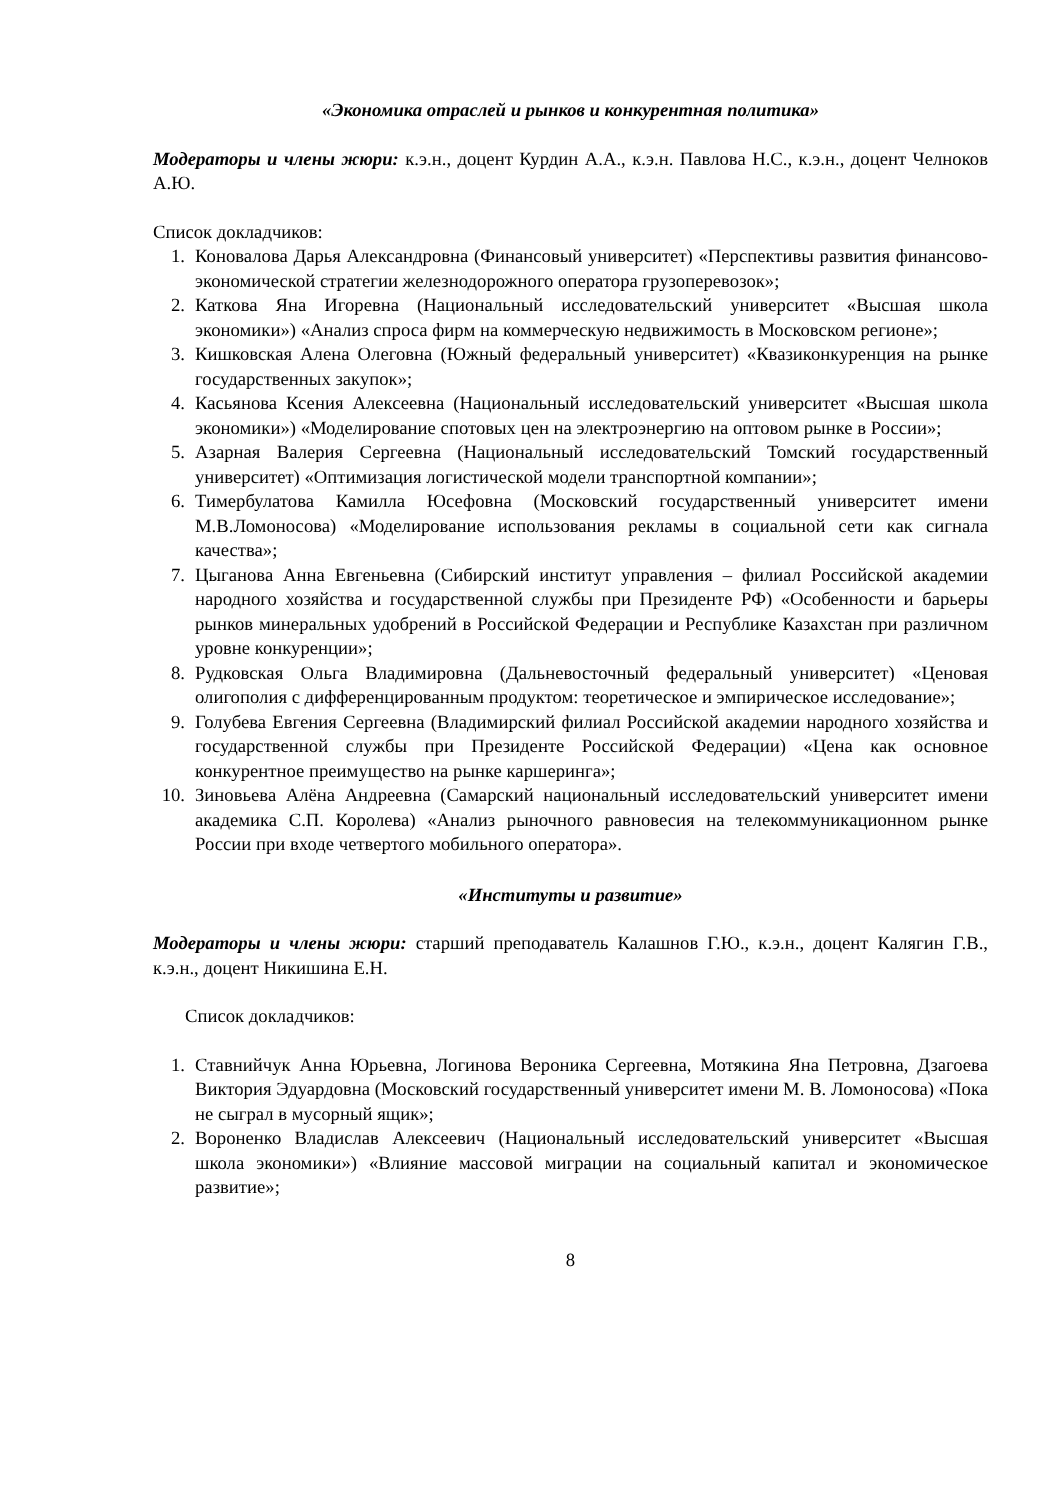«Экономика отраслей и рынков и конкурентная политика»
Модераторы и члены жюри: к.э.н., доцент Курдин А.А., к.э.н. Павлова Н.С., к.э.н., доцент Челноков А.Ю.
Список докладчиков:
1. Коновалова Дарья Александровна (Финансовый университет) «Перспективы развития финансово-экономической стратегии железнодорожного оператора грузоперевозок»;
2. Каткова Яна Игоревна (Национальный исследовательский университет «Высшая школа экономики») «Анализ спроса фирм на коммерческую недвижимость в Московском регионе»;
3. Кишковская Алена Олеговна (Южный федеральный университет) «Квазиконкуренция на рынке государственных закупок»;
4. Касьянова Ксения Алексеевна (Национальный исследовательский университет «Высшая школа экономики») «Моделирование спотовых цен на электроэнергию на оптовом рынке в России»;
5. Азарная Валерия Сергеевна (Национальный исследовательский Томский государственный университет) «Оптимизация логистической модели транспортной компании»;
6. Тимербулатова Камилла Юсефовна (Московский государственный университет имени М.В.Ломоносова) «Моделирование использования рекламы в социальной сети как сигнала качества»;
7. Цыганова Анна Евгеньевна (Сибирский институт управления – филиал Российской академии народного хозяйства и государственной службы при Президенте РФ) «Особенности и барьеры рынков минеральных удобрений в Российской Федерации и Республике Казахстан при различном уровне конкуренции»;
8. Рудковская Ольга Владимировна (Дальневосточный федеральный университет) «Ценовая олигополия с дифференцированным продуктом: теоретическое и эмпирическое исследование»;
9. Голубева Евгения Сергеевна (Владимирский филиал Российской академии народного хозяйства и государственной службы при Президенте Российской Федерации) «Цена как основное конкурентное преимущество на рынке каршеринга»;
10. Зиновьева Алёна Андреевна (Самарский национальный исследовательский университет имени академика С.П. Королева) «Анализ рыночного равновесия на телекоммуникационном рынке России при входе четвертого мобильного оператора».
«Институты и развитие»
Модераторы и члены жюри: старший преподаватель Калашнов Г.Ю., к.э.н., доцент Калягин Г.В., к.э.н., доцент Никишина Е.Н.
Список докладчиков:
1. Ставнийчук Анна Юрьевна, Логинова Вероника Сергеевна, Мотякина Яна Петровна, Дзагоева Виктория Эдуардовна (Московский государственный университет имени М. В. Ломоносова) «Пока не сыграл в мусорный ящик»;
2. Вороненко Владислав Алексеевич (Национальный исследовательский университет «Высшая школа экономики») «Влияние массовой миграции на социальный капитал и экономическое развитие»;
8